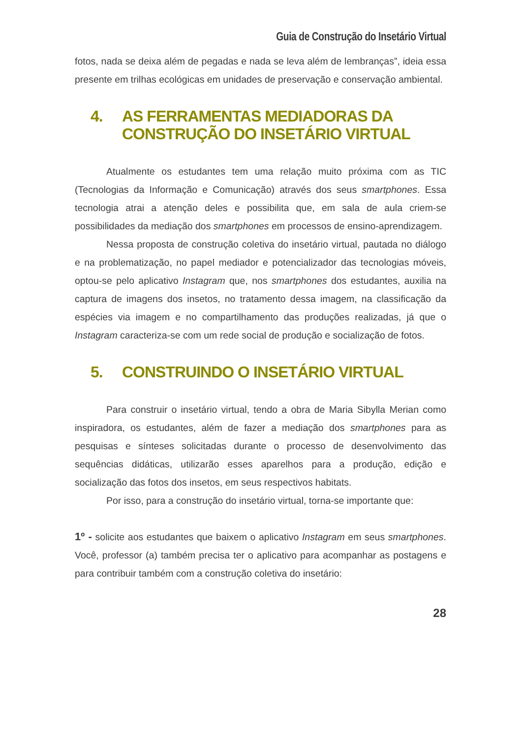Guia de Construção do Insetário Virtual
fotos, nada se deixa além de pegadas e nada se leva além de lembranças”, ideia essa presente em trilhas ecológicas em unidades de preservação e conservação ambiental.
4. AS FERRAMENTAS MEDIADORAS DA CONSTRUÇÃO DO INSETÁRIO VIRTUAL
Atualmente os estudantes tem uma relação muito próxima com as TIC (Tecnologias da Informação e Comunicação) através dos seus smartphones. Essa tecnologia atrai a atenção deles e possibilita que, em sala de aula criem-se possibilidades da mediação dos smartphones em processos de ensino-aprendizagem.
Nessa proposta de construção coletiva do insetário virtual, pautada no diálogo e na problematização, no papel mediador e potencializador das tecnologias móveis, optou-se pelo aplicativo Instagram que, nos smartphones dos estudantes, auxilia na captura de imagens dos insetos, no tratamento dessa imagem, na classificação da espécies via imagem e no compartilhamento das produções realizadas, já que o Instagram caracteriza-se com um rede social de produção e socialização de fotos.
5. CONSTRUINDO O INSETÁRIO VIRTUAL
Para construir o insetário virtual, tendo a obra de Maria Sibylla Merian como inspiradora, os estudantes, além de fazer a mediação dos smartphones para as pesquisas e sínteses solicitadas durante o processo de desenvolvimento das sequências didáticas, utilizarão esses aparelhos para a produção, edição e socialização das fotos dos insetos, em seus respectivos habitats.
Por isso, para a construção do insetário virtual, torna-se importante que:
1º - solicite aos estudantes que baixem o aplicativo Instagram em seus smartphones. Você, professor (a) também precisa ter o aplicativo para acompanhar as postagens e para contribuir também com a construção coletiva do insetário:
28